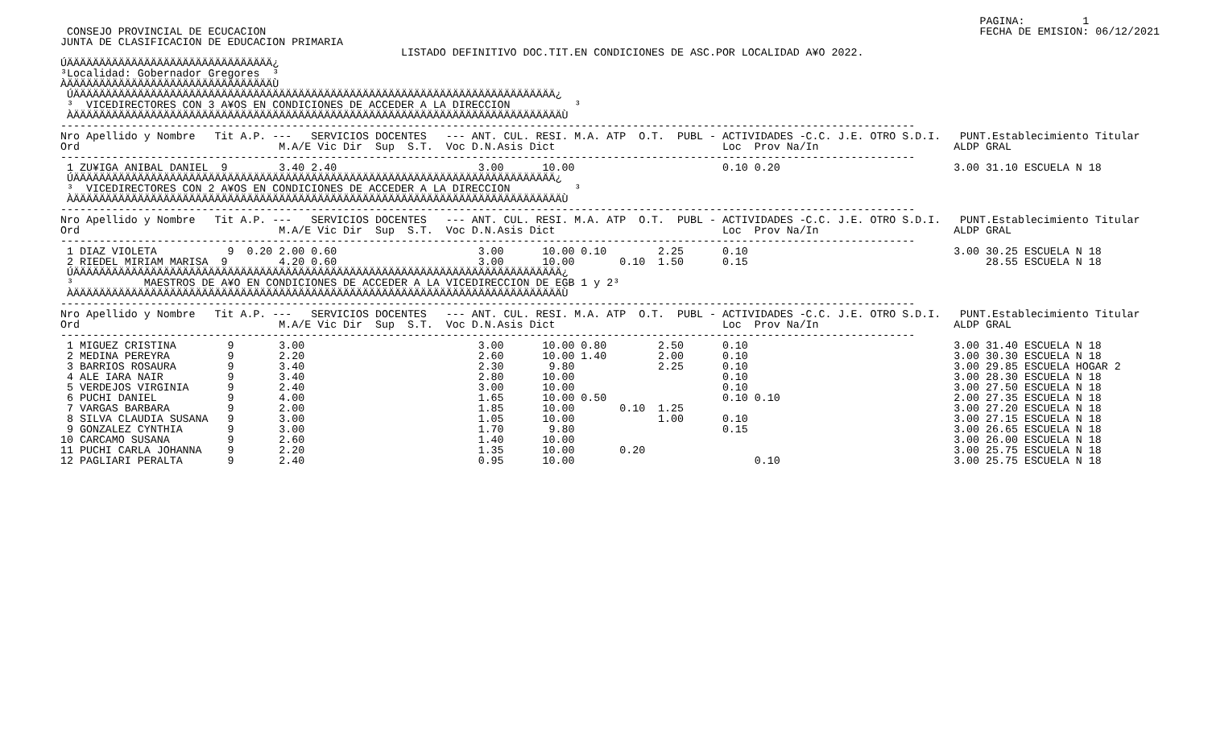CONSEJO PROVINCIAL DE ECUCACION
JUNTA DE CLASIFICACION DE EDUCACION PRIMARIA
PAGINA:         1
FECHA DE EMISION: 06/12/2021
                                                     LISTADO DEFINITIVO DOC.TIT.EN CONDICIONES DE ASC.POR LOCALIDAD A¥O 2022.
ÚÄÄÄÄÄÄÄÄÄÄÄÄÄÄÄÄÄÄÄÄÄÄÄÄÄÄÄÄÄÄÄÄ¿
³Localidad: Gobernador Gregores  ³
ÀÄÄÄÄÄÄÄÄÄÄÄÄÄÄÄÄÄÄÄÄÄÄÄÄÄÄÄÄÄÄÄÄÙ
 ÚÄÄÄÄÄÄÄÄÄÄÄÄÄÄÄÄÄÄÄÄÄÄÄÄÄÄÄÄÄÄÄÄÄÄÄÄÄÄÄÄÄÄÄÄÄÄÄÄÄÄÄÄÄÄÄÄÄÄÄÄÄÄÄÄÄÄÄÄÄÄÄÄÄÄÄ¿
 ³  VICEDIRECTORES CON 3 A¥OS EN CONDICIONES DE ACCEDER A LA DIRECCION          ³
 ÀÄÄÄÄÄÄÄÄÄÄÄÄÄÄÄÄÄÄÄÄÄÄÄÄÄÄÄÄÄÄÄÄÄÄÄÄÄÄÄÄÄÄÄÄÄÄÄÄÄÄÄÄÄÄÄÄÄÄÄÄÄÄÄÄÄÄÄÄÄÄÄÄÄÄÄÄÙ
-------------------------------------------------------------------------------------------------------------------------------------
Nro Apellido y Nombre   Tit A.P. ---   SERVICIOS DOCENTES   --- ANT. CUL. RESI. M.A. ATP  O.T.  PUBL - ACTIVIDADES -C.C. J.E. OTRO S.D.I.   PUNT.Establecimiento Titular
Ord                               M.A/E Vic Dir  Sup  S.T.  Voc D.N.Asis Dict                          Loc  Prov Na/In                     ALDP GRAL
-------------------------------------------------------------------------------------------------------------------------------------
 1 ZU¥IGA ANIBAL DANIEL  9        3.40 2.40                      3.00      10.00                       0.10 0.20                           3.00 31.10 ESCUELA N 18
 ÚÄÄÄÄÄÄÄÄÄÄÄÄÄÄÄÄÄÄÄÄÄÄÄÄÄÄÄÄÄÄÄÄÄÄÄÄÄÄÄÄÄÄÄÄÄÄÄÄÄÄÄÄÄÄÄÄÄÄÄÄÄÄÄÄÄÄÄÄÄÄÄÄÄÄÄ¿
 ³  VICEDIRECTORES CON 2 A¥OS EN CONDICIONES DE ACCEDER A LA DIRECCION          ³
 ÀÄÄÄÄÄÄÄÄÄÄÄÄÄÄÄÄÄÄÄÄÄÄÄÄÄÄÄÄÄÄÄÄÄÄÄÄÄÄÄÄÄÄÄÄÄÄÄÄÄÄÄÄÄÄÄÄÄÄÄÄÄÄÄÄÄÄÄÄÄÄÄÄÄÄÄÄÙ
-------------------------------------------------------------------------------------------------------------------------------------
Nro Apellido y Nombre   Tit A.P. ---   SERVICIOS DOCENTES   --- ANT. CUL. RESI. M.A. ATP  O.T.  PUBL - ACTIVIDADES -C.C. J.E. OTRO S.D.I.   PUNT.Establecimiento Titular
Ord                               M.A/E Vic Dir  Sup  S.T.  Voc D.N.Asis Dict                          Loc  Prov Na/In                     ALDP GRAL
-------------------------------------------------------------------------------------------------------------------------------------
 1 DIAZ VIOLETA           9  0.20 2.00 0.60                      3.00      10.00 0.10        2.25      0.10                                3.00 30.25 ESCUELA N 18
 2 RIEDEL MIRIAM MARISA  9        4.20 0.60                      3.00      10.00       0.10  1.50      0.15                                     28.55 ESCUELA N 18
 ÚÄÄÄÄÄÄÄÄÄÄÄÄÄÄÄÄÄÄÄÄÄÄÄÄÄÄÄÄÄÄÄÄÄÄÄÄÄÄÄÄÄÄÄÄÄÄÄÄÄÄÄÄÄÄÄÄÄÄÄÄÄÄÄÄÄÄÄÄÄÄÄÄÄÄÄÄ¿
 ³           MAESTROS DE A¥O EN CONDICIONES DE ACCEDER A LA VICEDIRECCION DE EGB 1 y 2³
 ÀÄÄÄÄÄÄÄÄÄÄÄÄÄÄÄÄÄÄÄÄÄÄÄÄÄÄÄÄÄÄÄÄÄÄÄÄÄÄÄÄÄÄÄÄÄÄÄÄÄÄÄÄÄÄÄÄÄÄÄÄÄÄÄÄÄÄÄÄÄÄÄÄÄÄÄÄÙ
-------------------------------------------------------------------------------------------------------------------------------------
Nro Apellido y Nombre   Tit A.P. ---   SERVICIOS DOCENTES   --- ANT. CUL. RESI. M.A. ATP  O.T.  PUBL - ACTIVIDADES -C.C. J.E. OTRO S.D.I.   PUNT.Establecimiento Titular
Ord                               M.A/E Vic Dir  Sup  S.T.  Voc D.N.Asis Dict                          Loc  Prov Na/In                     ALDP GRAL
-------------------------------------------------------------------------------------------------------------------------------------
 1 MIGUEZ CRISTINA        9       3.00                           3.00      10.00 0.80        2.50      0.10                                3.00 31.40 ESCUELA N 18
 2 MEDINA PEREYRA         9       2.20                           2.60      10.00 1.40        2.00      0.10                                3.00 30.30 ESCUELA N 18
 3 BARRIOS ROSAURA        9       3.40                           2.30       9.80             2.25      0.10                                3.00 29.85 ESCUELA HOGAR 2
 4 ALE IARA NAIR          9       3.40                           2.80      10.00                       0.10                                3.00 28.30 ESCUELA N 18
 5 VERDEJOS VIRGINIA      9       2.40                           3.00      10.00                       0.10                                3.00 27.50 ESCUELA N 18
 6 PUCHI DANIEL           9       4.00                           1.65      10.00 0.50                  0.10 0.10                           2.00 27.35 ESCUELA N 18
 7 VARGAS BARBARA         9       2.00                           1.85      10.00       0.10  1.25                                          3.00 27.20 ESCUELA N 18
 8 SILVA CLAUDIA SUSANA   9       3.00                           1.05      10.00             1.00      0.10                                3.00 27.15 ESCUELA N 18
 9 GONZALEZ CYNTHIA       9       3.00                           1.70       9.80                       0.15                                3.00 26.65 ESCUELA N 18
10 CARCAMO SUSANA         9       2.60                           1.40      10.00                                                           3.00 26.00 ESCUELA N 18
11 PUCHI CARLA JOHANNA    9       2.20                           1.35      10.00       0.20                                                3.00 25.75 ESCUELA N 18
12 PAGLIARI PERALTA       9       2.40                           0.95      10.00                            0.10                           3.00 25.75 ESCUELA N 18